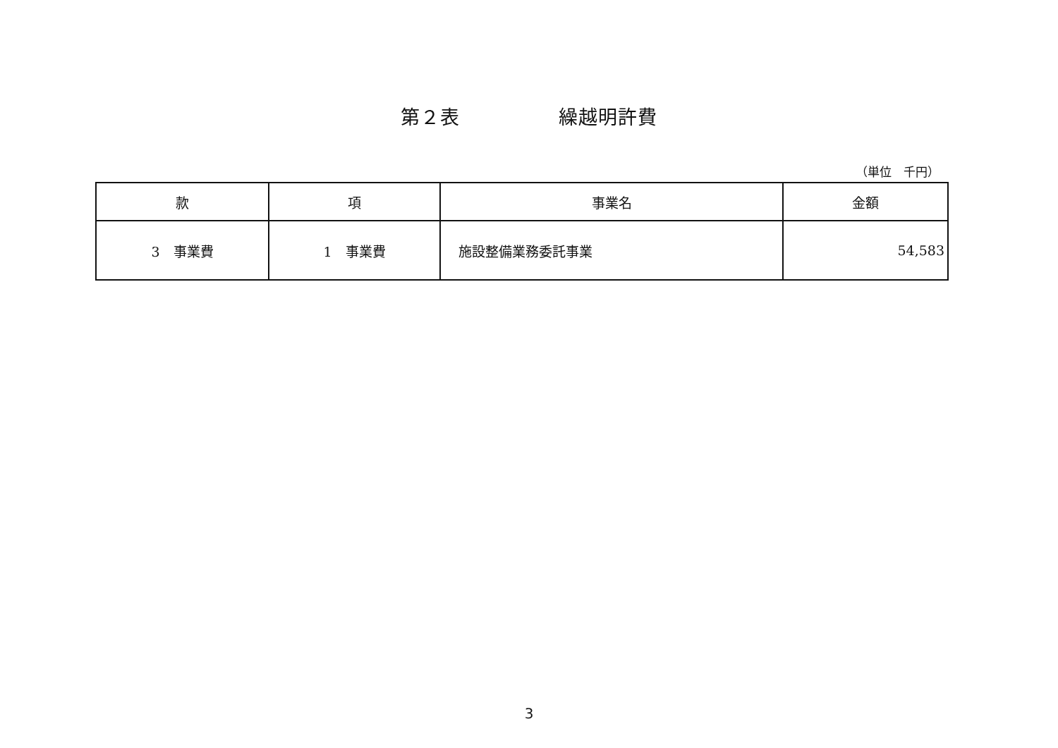第２表　　　　　繰越明許費
（単位　千円）
| 款 | 項 | 事業名 | 金額 |
| --- | --- | --- | --- |
| 3 事業費 | 1 事業費 | 施設整備業務委託事業 | 54,583 |
3